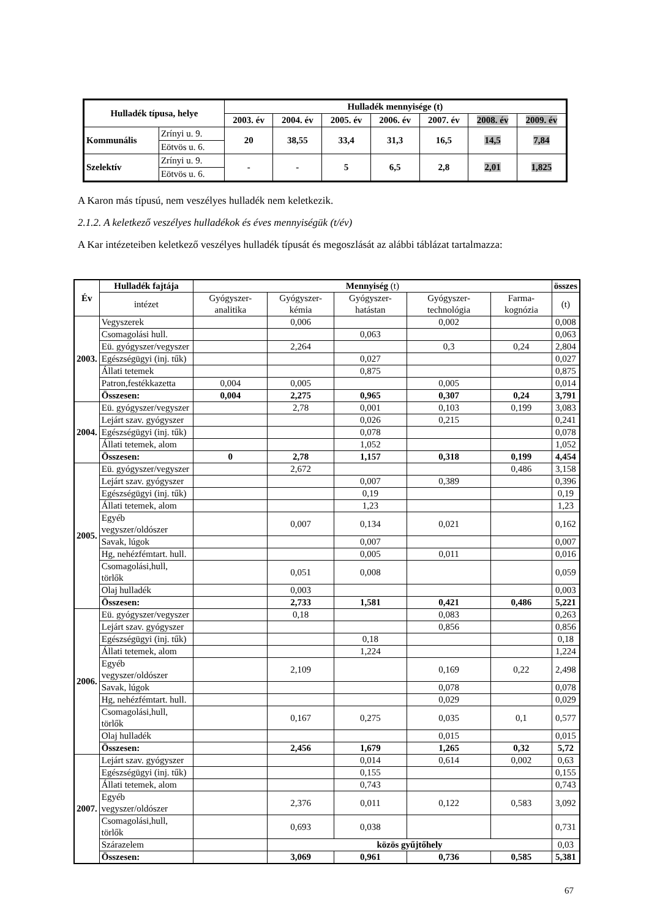| Hulladék típusa, helye | | Hulladék mennyisége (t) | | | | | | |
| --- | --- | --- | --- | --- | --- | --- | --- | --- |
| | | 2003. év | 2004. év | 2005. év | 2006. év | 2007. év | 2008. év | 2009. év |
| Kommunális | Zrínyi u. 9. | 20 | 38,55 | 33,4 | 31,3 | 16,5 | 14,5 | 7,84 |
| | Eötvös u. 6. | | | | | | | |
| Szelektív | Zrínyi u. 9. | - | - | 5 | 6,5 | 2,8 | 2,01 | 1,825 |
| | Eötvös u. 6. | | | | | | | |
A Karon más típusú, nem veszélyes hulladék nem keletkezik.
2.1.2. A keletkező veszélyes hulladékok és éves mennyiségük (t/év)
A Kar intézeteiben keletkező veszélyes hulladék típusát és megoszlását az alábbi táblázat tartalmazza:
| Év | Hulladék fajtája | Mennyiség (t) | | | | | összes |
| | intézet | Gyógyszer-analitika | Gyógyszer-kémia | Gyógyszer-hatástan | Gyógyszer-technológia | Farma-kognózia | (t) |
| 2003. | Vegyszerek | | 0,006 | | 0,002 | | 0,008 |
| | Csomagolási hull. | | | 0,063 | | | 0,063 |
| | Eü. gyógyszer/vegyszer | | 2,264 | | 0,3 | 0,24 | 2,804 |
| | Egészségügyi (inj. tűk) | | | 0,027 | | | 0,027 |
| | Állati tetemek | | | 0,875 | | | 0,875 |
| | Patron,festékkazetta | 0,004 | 0,005 | | 0,005 | | 0,014 |
| | Összesen: | 0,004 | 2,275 | 0,965 | 0,307 | 0,24 | 3,791 |
| 2004. | Eü. gyógyszer/vegyszer | | 2,78 | 0,001 | 0,103 | 0,199 | 3,083 |
| | Lejárt szav. gyógyszer | | | 0,026 | 0,215 | | 0,241 |
| | Egészségügyi (inj. tűk) | | | 0,078 | | | 0,078 |
| | Állati tetemek, alom | | | 1,052 | | | 1,052 |
| | Összesen: | 0 | 2,78 | 1,157 | 0,318 | 0,199 | 4,454 |
| 2005. | Eü. gyógyszer/vegyszer | | 2,672 | | | 0,486 | 3,158 |
| | Lejárt szav. gyógyszer | | | 0,007 | 0,389 | | 0,396 |
| | Egészségügyi (inj. tűk) | | | 0,19 | | | 0,19 |
| | Állati tetemek, alom | | | 1,23 | | | 1,23 |
| | Egyéb vegyszer/oldószer | | 0,007 | 0,134 | 0,021 | | 0,162 |
| | Savak, lúgok | | | 0,007 | | | 0,007 |
| | Hg, nehézfémtart. hull. | | | 0,005 | 0,011 | | 0,016 |
| | Csomagolási,hull, törlők | | 0,051 | 0,008 | | | 0,059 |
| | Olaj hulladék | | 0,003 | | | | 0,003 |
| | Összesen: | | 2,733 | 1,581 | 0,421 | 0,486 | 5,221 |
| 2006. | Eü. gyógyszer/vegyszer | | 0,18 | | 0,083 | | 0,263 |
| | Lejárt szav. gyógyszer | | | | 0,856 | | 0,856 |
| | Egészségügyi (inj. tűk) | | | 0,18 | | | 0,18 |
| | Állati tetemek, alom | | | 1,224 | | | 1,224 |
| | Egyéb vegyszer/oldószer | | 2,109 | | 0,169 | 0,22 | 2,498 |
| | Savak, lúgok | | | | 0,078 | | 0,078 |
| | Hg, nehézfémtart. hull. | | | | 0,029 | | 0,029 |
| | Csomagolási,hull, törlők | | 0,167 | 0,275 | 0,035 | 0,1 | 0,577 |
| | Olaj hulladék | | | | 0,015 | | 0,015 |
| | Összesen: | | 2,456 | 1,679 | 1,265 | 0,32 | 5,72 |
| 2007. | Lejárt szav. gyógyszer | | | 0,014 | 0,614 | 0,002 | 0,63 |
| | Egészségügyi (inj. tűk) | | | 0,155 | | | 0,155 |
| | Állati tetemek, alom | | | 0,743 | | | 0,743 |
| | Egyéb vegyszer/oldószer | | 2,376 | 0,011 | 0,122 | 0,583 | 3,092 |
| | Csomagolási,hull, törlők | | 0,693 | 0,038 | | | 0,731 |
| | Szárazelem | | közös gyűjtőhely | | | | 0,03 |
| | Összesen: | | 3,069 | 0,961 | 0,736 | 0,585 | 5,381 |
67